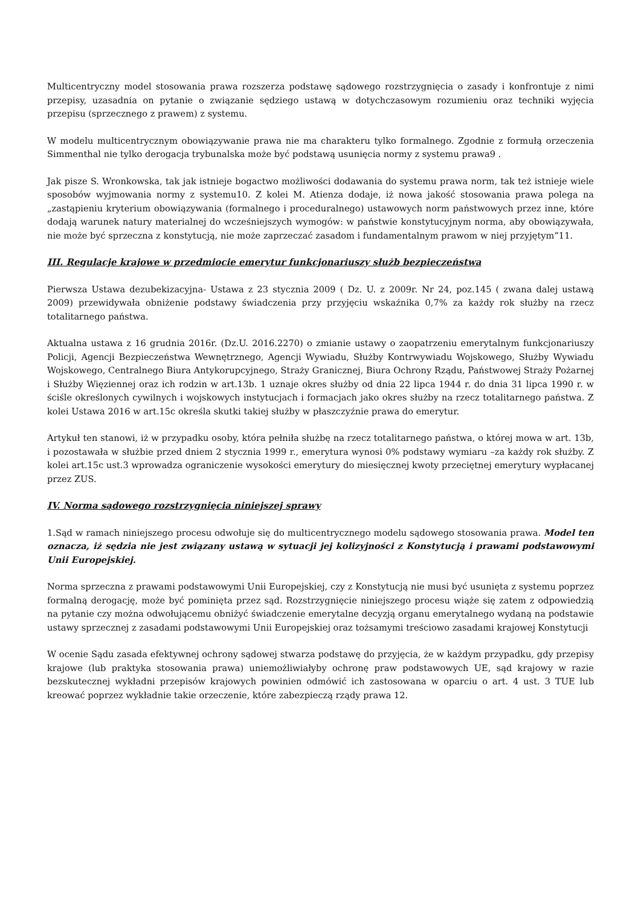Multicentryczny model stosowania prawa rozszerza podstawę sądowego rozstrzygnięcia o zasady i konfrontuje z nimi przepisy, uzasadnia on pytanie o związanie sędziego ustawą w dotychczasowym rozumieniu oraz techniki wyjęcia przepisu (sprzecznego z prawem) z systemu.
W modelu multicentrycznym obowiązywanie prawa nie ma charakteru tylko formalnego. Zgodnie z formułą orzeczenia Simmenthal nie tylko derogacja trybunalska może być podstawą usunięcia normy z systemu prawa9 .
Jak pisze S. Wronkowska, tak jak istnieje bogactwo możliwości dodawania do systemu prawa norm, tak też istnieje wiele sposobów wyjmowania normy z systemu10. Z kolei M. Atienza dodaje, iż nowa jakość stosowania prawa polega na „zastąpieniu kryterium obowiązywania (formalnego i proceduralnego) ustawowych norm państwowych przez inne, które dodają warunek natury materialnej do wcześniejszych wymogów: w państwie konstytucyjnym norma, aby obowiązywała, nie może być sprzeczna z konstytucją, nie może zaprzeczać zasadom i fundamentalnym prawom w niej przyjętym”11.
III. Regulacje krajowe w przedmiocie emerytur funkcjonariuszy służb bezpieczeństwa
Pierwsza Ustawa dezubekizacyjna- Ustawa z 23 stycznia 2009 ( Dz. U. z 2009r. Nr 24, poz.145 ( zwana dalej ustawą 2009) przewidywała obniżenie podstawy świadczenia przy przyjęciu wskaźnika 0,7% za każdy rok służby na rzecz totalitarnego państwa.
Aktualna ustawa z 16 grudnia 2016r. (Dz.U. 2016.2270) o zmianie ustawy o zaopatrzeniu emerytalnym funkcjonariuszy Policji, Agencji Bezpieczeństwa Wewnętrznego, Agencji Wywiadu, Służby Kontrwywiadu Wojskowego, Służby Wywiadu Wojskowego, Centralnego Biura Antykorupcyjnego, Straży Granicznej, Biura Ochrony Rządu, Państwowej Straży Pożarnej i Służby Więziennej oraz ich rodzin w art.13b. 1 uznaje okres służby od dnia 22 lipca 1944 r. do dnia 31 lipca 1990 r. w ściśle określonych cywilnych i wojskowych instytucjach i formacjach jako okres służby na rzecz totalitarnego państwa. Z kolei Ustawa 2016 w art.15c określa skutki takiej służby w płaszczyźnie prawa do emerytur.
Artykuł ten stanowi, iż w przypadku osoby, która pełniła służbę na rzecz totalitarnego państwa, o której mowa w art. 13b, i pozostawała w służbie przed dniem 2 stycznia 1999 r., emerytura wynosi 0% podstawy wymiaru –za każdy rok służby. Z kolei art.15c ust.3 wprowadza ograniczenie wysokości emerytury do miesięcznej kwoty przeciętnej emerytury wypłacanej przez ZUS.
IV. Norma sądowego rozstrzygnięcia niniejszej sprawy
1.Sąd w ramach niniejszego procesu odwołuje się do multicentrycznego modelu sądowego stosowania prawa. Model ten oznacza, iż sędzia nie jest związany ustawą w sytuacji jej kolizyjności z Konstytucją i prawami podstawowymi Unii Europejskiej.
Norma sprzeczna z prawami podstawowymi Unii Europejskiej, czy z Konstytucją nie musi być usunięta z systemu poprzez formalną derogację, może być pominięta przez sąd. Rozstrzygnięcie niniejszego procesu wiąże się zatem z odpowiedzią na pytanie czy można odwołującemu obniżyć świadczenie emerytalne decyzją organu emerytalnego wydaną na podstawie ustawy sprzecznej z zasadami podstawowymi Unii Europejskiej oraz tożsamymi treściowo zasadami krajowej Konstytucji
W ocenie Sądu zasada efektywnej ochrony sądowej stwarza podstawę do przyjęcia, że w każdym przypadku, gdy przepisy krajowe (lub praktyka stosowania prawa) uniemożliwiałyby ochronę praw podstawowych UE, sąd krajowy w razie bezskutecznej wykładni przepisów krajowych powinien odmówić ich zastosowana w oparciu o art. 4 ust. 3 TUE lub kreować poprzez wykładnie takie orzeczenie, które zabezpieczą rządy prawa 12.